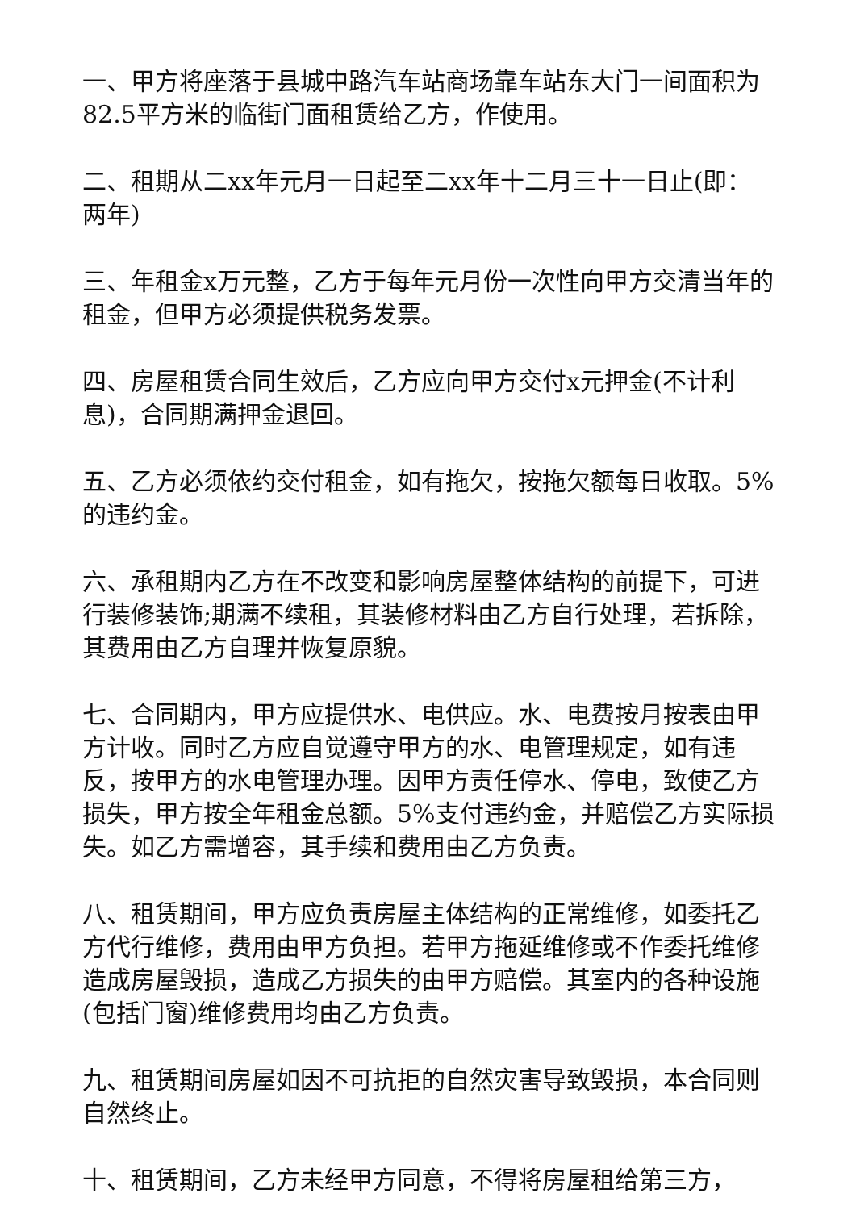一、甲方将座落于县城中路汽车站商场靠车站东大门一间面积为82.5平方米的临街门面租赁给乙方，作使用。
二、租期从二xx年元月一日起至二xx年十二月三十一日止(即：两年)
三、年租金x万元整，乙方于每年元月份一次性向甲方交清当年的租金，但甲方必须提供税务发票。
四、房屋租赁合同生效后，乙方应向甲方交付x元押金(不计利息)，合同期满押金退回。
五、乙方必须依约交付租金，如有拖欠，按拖欠额每日收取。5%的违约金。
六、承租期内乙方在不改变和影响房屋整体结构的前提下，可进行装修装饰;期满不续租，其装修材料由乙方自行处理，若拆除，其费用由乙方自理并恢复原貌。
七、合同期内，甲方应提供水、电供应。水、电费按月按表由甲方计收。同时乙方应自觉遵守甲方的水、电管理规定，如有违反，按甲方的水电管理办理。因甲方责任停水、停电，致使乙方损失，甲方按全年租金总额。5%支付违约金，并赔偿乙方实际损失。如乙方需增容，其手续和费用由乙方负责。
八、租赁期间，甲方应负责房屋主体结构的正常维修，如委托乙方代行维修，费用由甲方负担。若甲方拖延维修或不作委托维修造成房屋毁损，造成乙方损失的由甲方赔偿。其室内的各种设施(包括门窗)维修费用均由乙方负责。
九、租赁期间房屋如因不可抗拒的自然灾害导致毁损，本合同则自然终止。
十、租赁期间，乙方未经甲方同意，不得将房屋租给第三方，